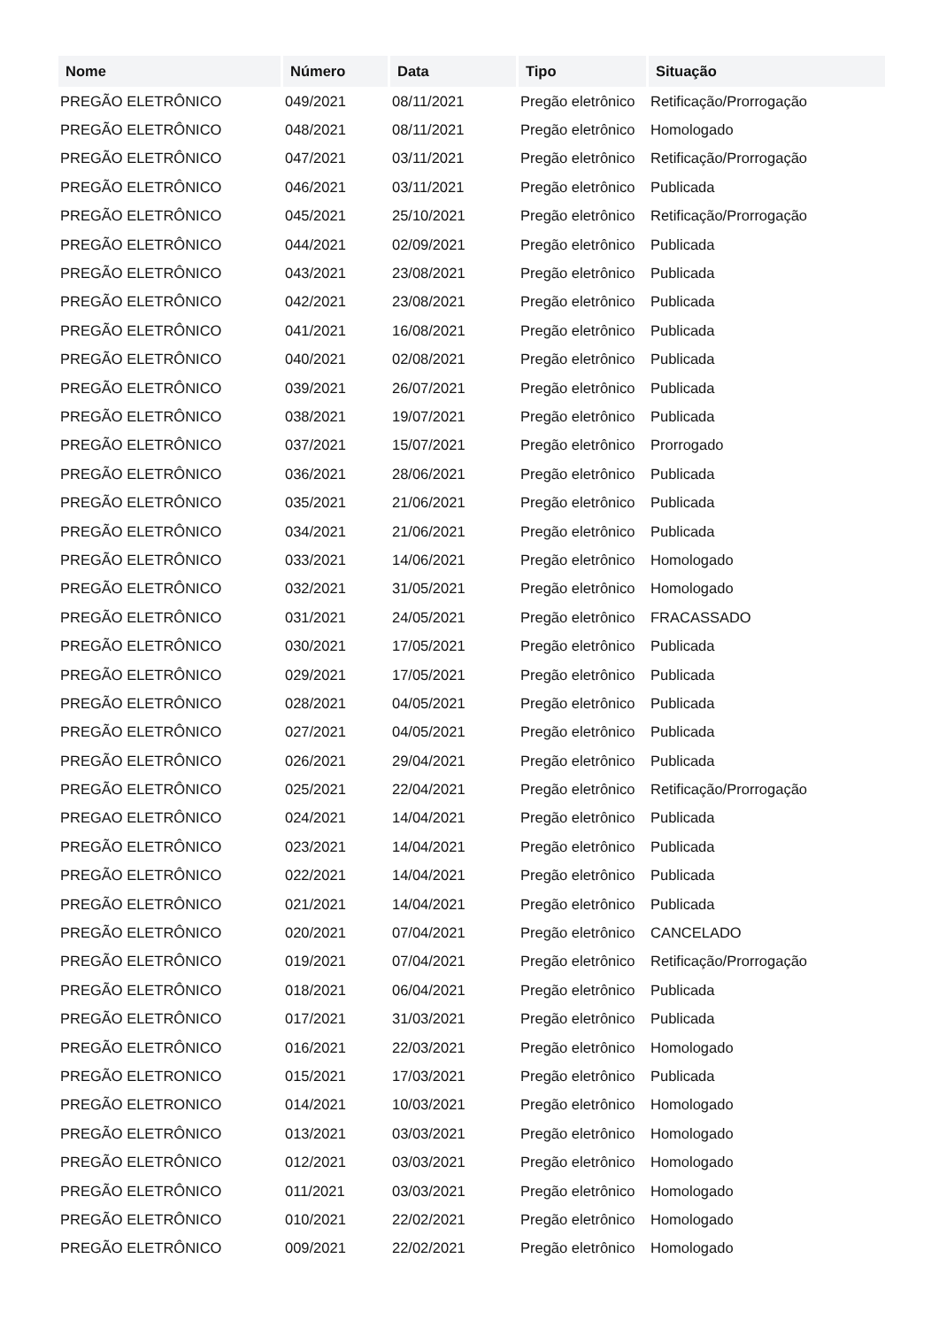| Nome | Número | Data | Tipo | Situação |
| --- | --- | --- | --- | --- |
| PREGÃO ELETRÔNICO | 049/2021 | 08/11/2021 | Pregão eletrônico | Retificação/Prorrogação |
| PREGÃO ELETRÔNICO | 048/2021 | 08/11/2021 | Pregão eletrônico | Homologado |
| PREGÃO ELETRÔNICO | 047/2021 | 03/11/2021 | Pregão eletrônico | Retificação/Prorrogação |
| PREGÃO ELETRÔNICO | 046/2021 | 03/11/2021 | Pregão eletrônico | Publicada |
| PREGÃO ELETRÔNICO | 045/2021 | 25/10/2021 | Pregão eletrônico | Retificação/Prorrogação |
| PREGÃO ELETRÔNICO | 044/2021 | 02/09/2021 | Pregão eletrônico | Publicada |
| PREGÃO ELETRÔNICO | 043/2021 | 23/08/2021 | Pregão eletrônico | Publicada |
| PREGÃO ELETRÔNICO | 042/2021 | 23/08/2021 | Pregão eletrônico | Publicada |
| PREGÃO ELETRÔNICO | 041/2021 | 16/08/2021 | Pregão eletrônico | Publicada |
| PREGÃO ELETRÔNICO | 040/2021 | 02/08/2021 | Pregão eletrônico | Publicada |
| PREGÃO ELETRÔNICO | 039/2021 | 26/07/2021 | Pregão eletrônico | Publicada |
| PREGÃO ELETRÔNICO | 038/2021 | 19/07/2021 | Pregão eletrônico | Publicada |
| PREGÃO ELETRÔNICO | 037/2021 | 15/07/2021 | Pregão eletrônico | Prorrogado |
| PREGÃO ELETRÔNICO | 036/2021 | 28/06/2021 | Pregão eletrônico | Publicada |
| PREGÃO ELETRÔNICO | 035/2021 | 21/06/2021 | Pregão eletrônico | Publicada |
| PREGÃO ELETRÔNICO | 034/2021 | 21/06/2021 | Pregão eletrônico | Publicada |
| PREGÃO ELETRÔNICO | 033/2021 | 14/06/2021 | Pregão eletrônico | Homologado |
| PREGÃO ELETRÔNICO | 032/2021 | 31/05/2021 | Pregão eletrônico | Homologado |
| PREGÃO ELETRÔNICO | 031/2021 | 24/05/2021 | Pregão eletrônico | FRACASSADO |
| PREGÃO ELETRÔNICO | 030/2021 | 17/05/2021 | Pregão eletrônico | Publicada |
| PREGÃO ELETRÔNICO | 029/2021 | 17/05/2021 | Pregão eletrônico | Publicada |
| PREGÃO ELETRÔNICO | 028/2021 | 04/05/2021 | Pregão eletrônico | Publicada |
| PREGÃO ELETRÔNICO | 027/2021 | 04/05/2021 | Pregão eletrônico | Publicada |
| PREGÃO ELETRÔNICO | 026/2021 | 29/04/2021 | Pregão eletrônico | Publicada |
| PREGÃO ELETRÔNICO | 025/2021 | 22/04/2021 | Pregão eletrônico | Retificação/Prorrogação |
| PREGAO ELETRÔNICO | 024/2021 | 14/04/2021 | Pregão eletrônico | Publicada |
| PREGÃO ELETRÔNICO | 023/2021 | 14/04/2021 | Pregão eletrônico | Publicada |
| PREGÃO ELETRÔNICO | 022/2021 | 14/04/2021 | Pregão eletrônico | Publicada |
| PREGÃO ELETRÔNICO | 021/2021 | 14/04/2021 | Pregão eletrônico | Publicada |
| PREGÃO ELETRÔNICO | 020/2021 | 07/04/2021 | Pregão eletrônico | CANCELADO |
| PREGÃO ELETRÔNICO | 019/2021 | 07/04/2021 | Pregão eletrônico | Retificação/Prorrogação |
| PREGÃO ELETRÔNICO | 018/2021 | 06/04/2021 | Pregão eletrônico | Publicada |
| PREGÃO ELETRÔNICO | 017/2021 | 31/03/2021 | Pregão eletrônico | Publicada |
| PREGÃO ELETRÔNICO | 016/2021 | 22/03/2021 | Pregão eletrônico | Homologado |
| PREGÃO ELETRONICO | 015/2021 | 17/03/2021 | Pregão eletrônico | Publicada |
| PREGÃO ELETRONICO | 014/2021 | 10/03/2021 | Pregão eletrônico | Homologado |
| PREGÃO ELETRÔNICO | 013/2021 | 03/03/2021 | Pregão eletrônico | Homologado |
| PREGÃO ELETRÔNICO | 012/2021 | 03/03/2021 | Pregão eletrônico | Homologado |
| PREGÃO ELETRÔNICO | 011/2021 | 03/03/2021 | Pregão eletrônico | Homologado |
| PREGÃO ELETRÔNICO | 010/2021 | 22/02/2021 | Pregão eletrônico | Homologado |
| PREGÃO ELETRÔNICO | 009/2021 | 22/02/2021 | Pregão eletrônico | Homologado |